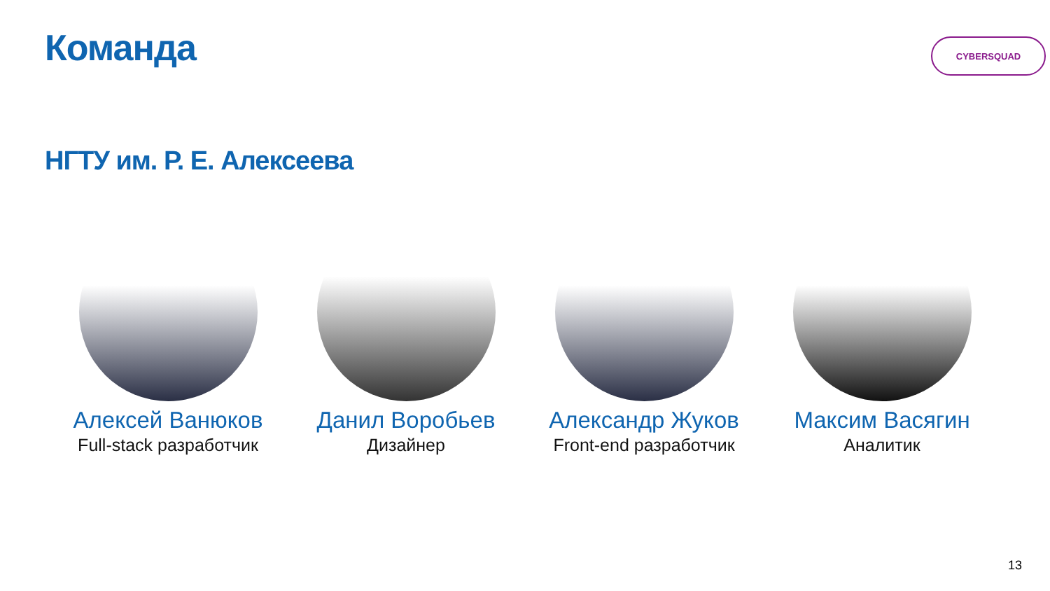Команда CYBERSQUAD
НГТУ им. Р. Е. Алексеева
Алексей Ванюков
Full-stack разработчик
Данил Воробьев
Дизайнер
Александр Жуков
Front-end разработчик
Максим Васягин
Аналитик
13